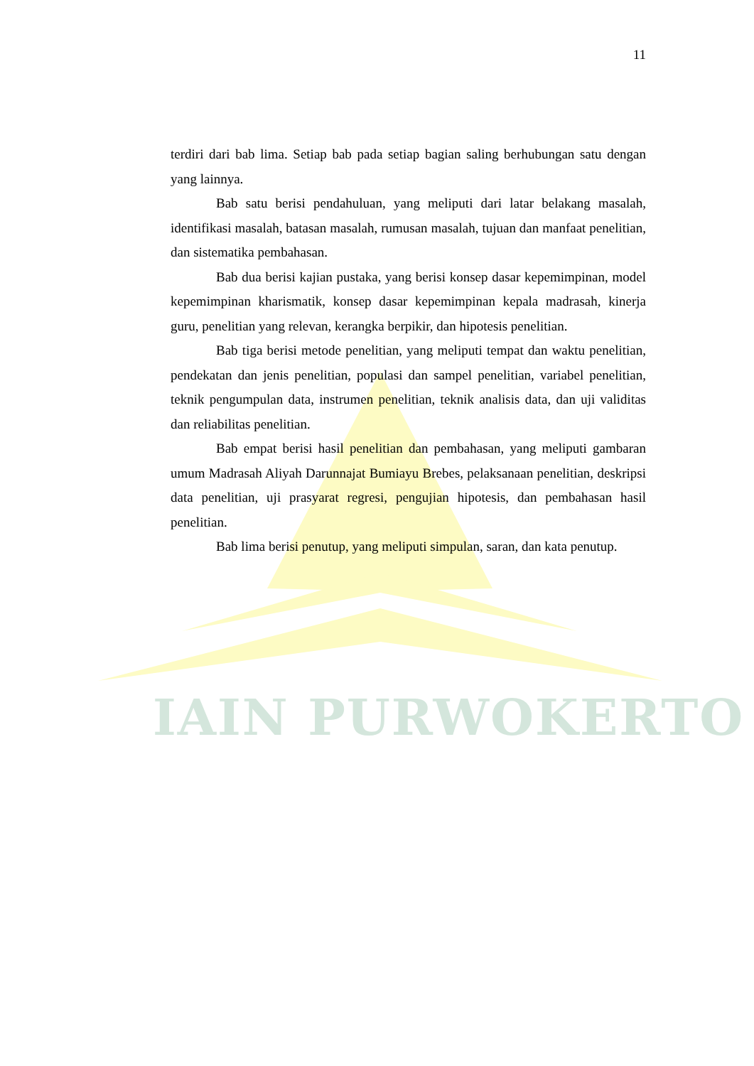IAIN PURWOKERTO
11
terdiri dari bab lima. Setiap bab pada setiap bagian saling berhubungan satu dengan yang lainnya.
Bab satu berisi pendahuluan, yang meliputi dari latar belakang masalah, identifikasi masalah, batasan masalah, rumusan masalah, tujuan dan manfaat penelitian, dan sistematika pembahasan.
Bab dua berisi kajian pustaka, yang berisi konsep dasar kepemimpinan, model kepemimpinan kharismatik, konsep dasar kepemimpinan kepala madrasah, kinerja guru, penelitian yang relevan, kerangka berpikir, dan hipotesis penelitian.
Bab tiga berisi metode penelitian, yang meliputi tempat dan waktu penelitian, pendekatan dan jenis penelitian, populasi dan sampel penelitian, variabel penelitian, teknik pengumpulan data, instrumen penelitian, teknik analisis data, dan uji validitas dan reliabilitas penelitian.
Bab empat berisi hasil penelitian dan pembahasan, yang meliputi gambaran umum Madrasah Aliyah Darunnajat Bumiayu Brebes, pelaksanaan penelitian, deskripsi data penelitian, uji prasyarat regresi, pengujian hipotesis, dan pembahasan hasil penelitian.
Bab lima berisi penutup, yang meliputi simpulan, saran, dan kata penutup.